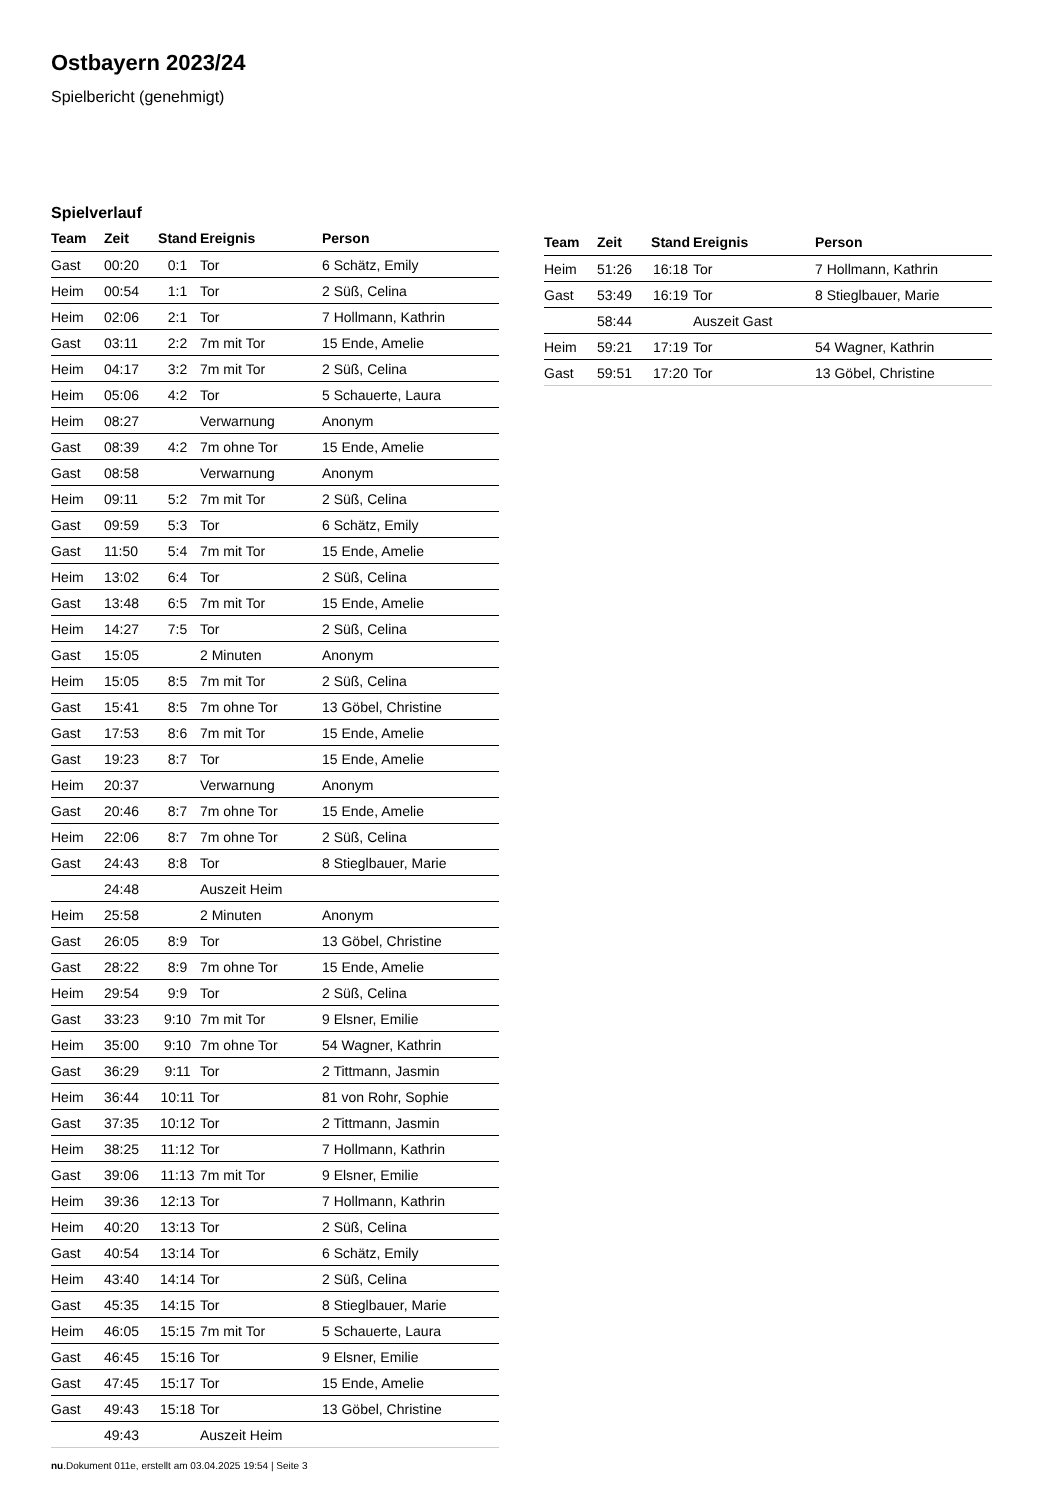Ostbayern 2023/24
Spielbericht (genehmigt)
Spielverlauf
| Team | Zeit | Stand | Ereignis | Person |
| --- | --- | --- | --- | --- |
| Gast | 00:20 | 0:1 | Tor | 6 Schätz, Emily |
| Heim | 00:54 | 1:1 | Tor | 2 Süß, Celina |
| Heim | 02:06 | 2:1 | Tor | 7 Hollmann, Kathrin |
| Gast | 03:11 | 2:2 | 7m mit Tor | 15 Ende, Amelie |
| Heim | 04:17 | 3:2 | 7m mit Tor | 2 Süß, Celina |
| Heim | 05:06 | 4:2 | Tor | 5 Schauerte, Laura |
| Heim | 08:27 | | Verwarnung | Anonym |
| Gast | 08:39 | 4:2 | 7m ohne Tor | 15 Ende, Amelie |
| Gast | 08:58 | | Verwarnung | Anonym |
| Heim | 09:11 | 5:2 | 7m mit Tor | 2 Süß, Celina |
| Gast | 09:59 | 5:3 | Tor | 6 Schätz, Emily |
| Gast | 11:50 | 5:4 | 7m mit Tor | 15 Ende, Amelie |
| Heim | 13:02 | 6:4 | Tor | 2 Süß, Celina |
| Gast | 13:48 | 6:5 | 7m mit Tor | 15 Ende, Amelie |
| Heim | 14:27 | 7:5 | Tor | 2 Süß, Celina |
| Gast | 15:05 | | 2 Minuten | Anonym |
| Heim | 15:05 | 8:5 | 7m mit Tor | 2 Süß, Celina |
| Gast | 15:41 | 8:5 | 7m ohne Tor | 13 Göbel, Christine |
| Gast | 17:53 | 8:6 | 7m mit Tor | 15 Ende, Amelie |
| Gast | 19:23 | 8:7 | Tor | 15 Ende, Amelie |
| Heim | 20:37 | | Verwarnung | Anonym |
| Gast | 20:46 | 8:7 | 7m ohne Tor | 15 Ende, Amelie |
| Heim | 22:06 | 8:7 | 7m ohne Tor | 2 Süß, Celina |
| Gast | 24:43 | 8:8 | Tor | 8 Stieglbauer, Marie |
| | 24:48 | | Auszeit Heim | |
| Heim | 25:58 | | 2 Minuten | Anonym |
| Gast | 26:05 | 8:9 | Tor | 13 Göbel, Christine |
| Gast | 28:22 | 8:9 | 7m ohne Tor | 15 Ende, Amelie |
| Heim | 29:54 | 9:9 | Tor | 2 Süß, Celina |
| Gast | 33:23 | 9:10 | 7m mit Tor | 9 Elsner, Emilie |
| Heim | 35:00 | 9:10 | 7m ohne Tor | 54 Wagner, Kathrin |
| Gast | 36:29 | 9:11 | Tor | 2 Tittmann, Jasmin |
| Heim | 36:44 | 10:11 | Tor | 81 von Rohr, Sophie |
| Gast | 37:35 | 10:12 | Tor | 2 Tittmann, Jasmin |
| Heim | 38:25 | 11:12 | Tor | 7 Hollmann, Kathrin |
| Gast | 39:06 | 11:13 | 7m mit Tor | 9 Elsner, Emilie |
| Heim | 39:36 | 12:13 | Tor | 7 Hollmann, Kathrin |
| Heim | 40:20 | 13:13 | Tor | 2 Süß, Celina |
| Gast | 40:54 | 13:14 | Tor | 6 Schätz, Emily |
| Heim | 43:40 | 14:14 | Tor | 2 Süß, Celina |
| Gast | 45:35 | 14:15 | Tor | 8 Stieglbauer, Marie |
| Heim | 46:05 | 15:15 | 7m mit Tor | 5 Schauerte, Laura |
| Gast | 46:45 | 15:16 | Tor | 9 Elsner, Emilie |
| Gast | 47:45 | 15:17 | Tor | 15 Ende, Amelie |
| Gast | 49:43 | 15:18 | Tor | 13 Göbel, Christine |
| | 49:43 | | Auszeit Heim | |
| Team | Zeit | Stand | Ereignis | Person |
| --- | --- | --- | --- | --- |
| Heim | 51:26 | 16:18 | Tor | 7 Hollmann, Kathrin |
| Gast | 53:49 | 16:19 | Tor | 8 Stieglbauer, Marie |
| | 58:44 | | Auszeit Gast | |
| Heim | 59:21 | 17:19 | Tor | 54 Wagner, Kathrin |
| Gast | 59:51 | 17:20 | Tor | 13 Göbel, Christine |
nu.Dokument 011e, erstellt am 03.04.2025 19:54 | Seite 3